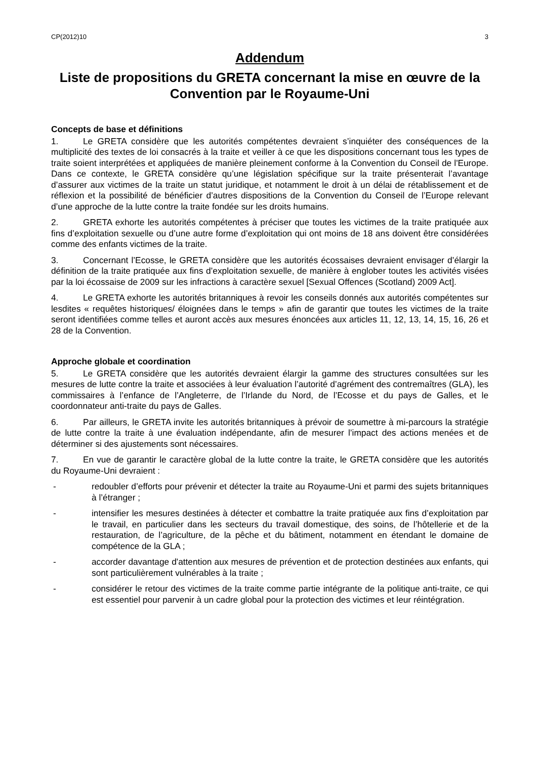CP(2012)10 3
Addendum
Liste de propositions du GRETA concernant la mise en œuvre de la Convention par le Royaume-Uni
Concepts de base et définitions
1. Le GRETA considère que les autorités compétentes devraient s’inquiéter des conséquences de la multiplicité des textes de loi consacrés à la traite et veiller à ce que les dispositions concernant tous les types de traite soient interprétées et appliquées de manière pleinement conforme à la Convention du Conseil de l'Europe. Dans ce contexte, le GRETA considère qu’une législation spécifique sur la traite présenterait l’avantage d’assurer aux victimes de la traite un statut juridique, et notamment le droit à un délai de rétablissement et de réflexion et la possibilité de bénéficier d’autres dispositions de la Convention du Conseil de l’Europe relevant d’une approche de la lutte contre la traite fondée sur les droits humains.
2. GRETA exhorte les autorités compétentes à préciser que toutes les victimes de la traite pratiquée aux fins d’exploitation sexuelle ou d’une autre forme d’exploitation qui ont moins de 18 ans doivent être considérées comme des enfants victimes de la traite.
3. Concernant l’Ecosse, le GRETA considère que les autorités écossaises devraient envisager d’élargir la définition de la traite pratiquée aux fins d’exploitation sexuelle, de manière à englober toutes les activités visées par la loi écossaise de 2009 sur les infractions à caractère sexuel [Sexual Offences (Scotland) 2009 Act].
4. Le GRETA exhorte les autorités britanniques à revoir les conseils donnés aux autorités compétentes sur lesdites « requêtes historiques/ éloignées dans le temps » afin de garantir que toutes les victimes de la traite seront identifiées comme telles et auront accès aux mesures énoncées aux articles 11, 12, 13, 14, 15, 16, 26 et 28 de la Convention.
Approche globale et coordination
5. Le GRETA considère que les autorités devraient élargir la gamme des structures consultées sur les mesures de lutte contre la traite et associées à leur évaluation l’autorité d’agrément des contremaîtres (GLA), les commissaires à l’enfance de l’Angleterre, de l’Irlande du Nord, de l’Ecosse et du pays de Galles, et le coordonnateur anti-traite du pays de Galles.
6. Par ailleurs, le GRETA invite les autorités britanniques à prévoir de soumettre à mi-parcours la stratégie de lutte contre la traite à une évaluation indépendante, afin de mesurer l’impact des actions menées et de déterminer si des ajustements sont nécessaires.
7. En vue de garantir le caractère global de la lutte contre la traite, le GRETA considère que les autorités du Royaume-Uni devraient :
- redoubler d’efforts pour prévenir et détecter la traite au Royaume-Uni et parmi des sujets britanniques à l’étranger ;
- intensifier les mesures destinées à détecter et combattre la traite pratiquée aux fins d’exploitation par le travail, en particulier dans les secteurs du travail domestique, des soins, de l’hôtellerie et de la restauration, de l’agriculture, de la pêche et du bâtiment, notamment en étendant le domaine de compétence de la GLA ;
- accorder davantage d'attention aux mesures de prévention et de protection destinées aux enfants, qui sont particulièrement vulnérables à la traite ;
- considérer le retour des victimes de la traite comme partie intégrante de la politique anti-traite, ce qui est essentiel pour parvenir à un cadre global pour la protection des victimes et leur réintégration.